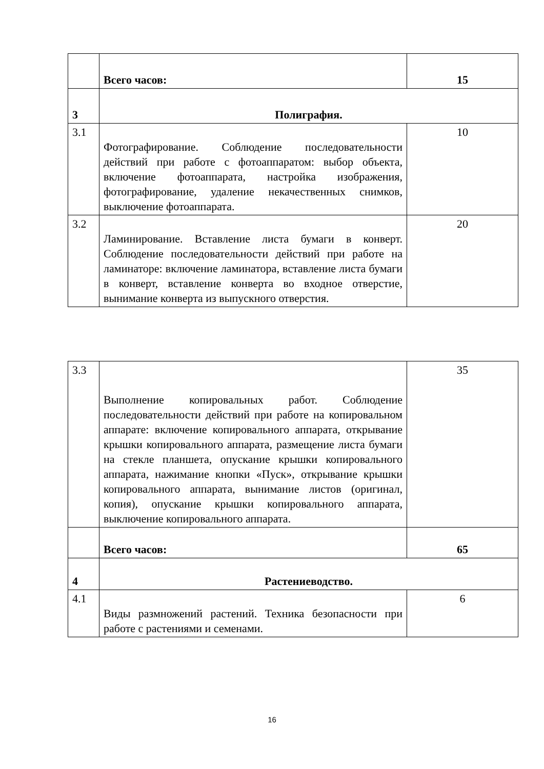| | Всего часов: | 15 |
| 3 | Полиграфия. | |
| 3.1 | Фотографирование. Соблюдение последовательности действий при работе с фотоаппаратом: выбор объекта, включение фотоаппарата, настройка изображения, фотографирование, удаление некачественных снимков, выключение фотоаппарата. | 10 |
| 3.2 | Ламинирование. Вставление листа бумаги в конверт. Соблюдение последовательности действий при работе на ламинаторе: включение ламинатора, вставление листа бумаги в конверт, вставление конверта во входное отверстие, вынимание конверта из выпускного отверстия. | 20 |
| 3.3 | Выполнение копировальных работ. Соблюдение последовательности действий при работе на копировальном аппарате: включение копировального аппарата, открывание крышки копировального аппарата, размещение листа бумаги на стекле планшета, опускание крышки копировального аппарата, нажимание кнопки «Пуск», открывание крышки копировального аппарата, вынимание листов (оригинал, копия), опускание крышки копировального аппарата, выключение копировального аппарата. | 35 |
| | Всего часов: | 65 |
| 4 | Растениеводство. | |
| 4.1 | Виды размножений растений. Техника безопасности при работе с растениями и семенами. | 6 |
16